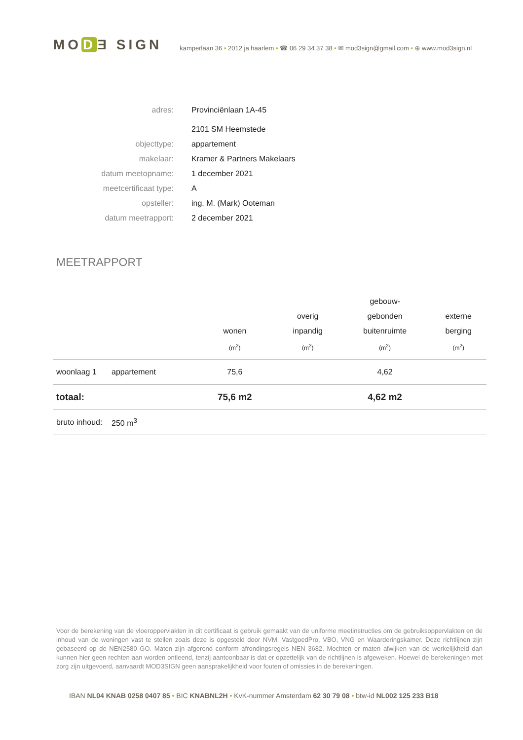MO D Ǝ SIGN
kamperlaan 36 • 2012 ja haarlem • ☎ 06 29 34 37 38 • ✉ mod3sign@gmail.com • ⊕ www.mod3sign.nl
| adres: | Provinciënlaan 1A-45 |
| | 2101 SM Heemstede |
| objecttype: | appartement |
| makelaar: | Kramer & Partners Makelaars |
| datum meetopname: | 1 december 2021 |
| meetcertificaat type: | A |
| opsteller: | ing. M. (Mark) Ooteman |
| datum meetrapport: | 2 december 2021 |
MEETRAPPORT
| | | wonen (m<sup>2</sup>) | overig inpandig (m<sup>2</sup>) | gebouw- gebonden buitenruimte (m<sup>2</sup>) | externe berging (m<sup>2</sup>) |
| --- | --- | --- | --- | --- | --- |
| woonlaag 1 | appartement | 75,6 | | 4,62 | |
| totaal: | | 75,6 m2 | | 4,62 m2 | |
| bruto inhoud: | 250 m<sup>3</sup> | | | | |
Voor de berekening van de vloeroppervlakten in dit certificaat is gebruik gemaakt van de uniforme meetinstructies om de gebruiksoppervlakten en de inhoud van de woningen vast te stellen zoals deze is opgesteld door NVM, VastgoedPro, VBO, VNG en Waarderingskamer. Deze richtlijnen zijn gebaseerd op de NEN2580 GO. Maten zijn afgerond conform afrondingsregels NEN 3682. Mochten er maten afwijken van de werkelijkheid dan kunnen hier geen rechten aan worden ontleend, tenzij aantoonbaar is dat er opzettelijk van de richtlijnen is afgeweken. Hoewel de berekeningen met zorg zijn uitgevoerd, aanvaardt MOD3SIGN geen aansprakelijkheid voor fouten of omissies in de berekeningen.
IBAN NL04 KNAB 0258 0407 85 • BIC KNABNL2H • KvK-nummer Amsterdam 62 30 79 08 • btw-id NL002 125 233 B18